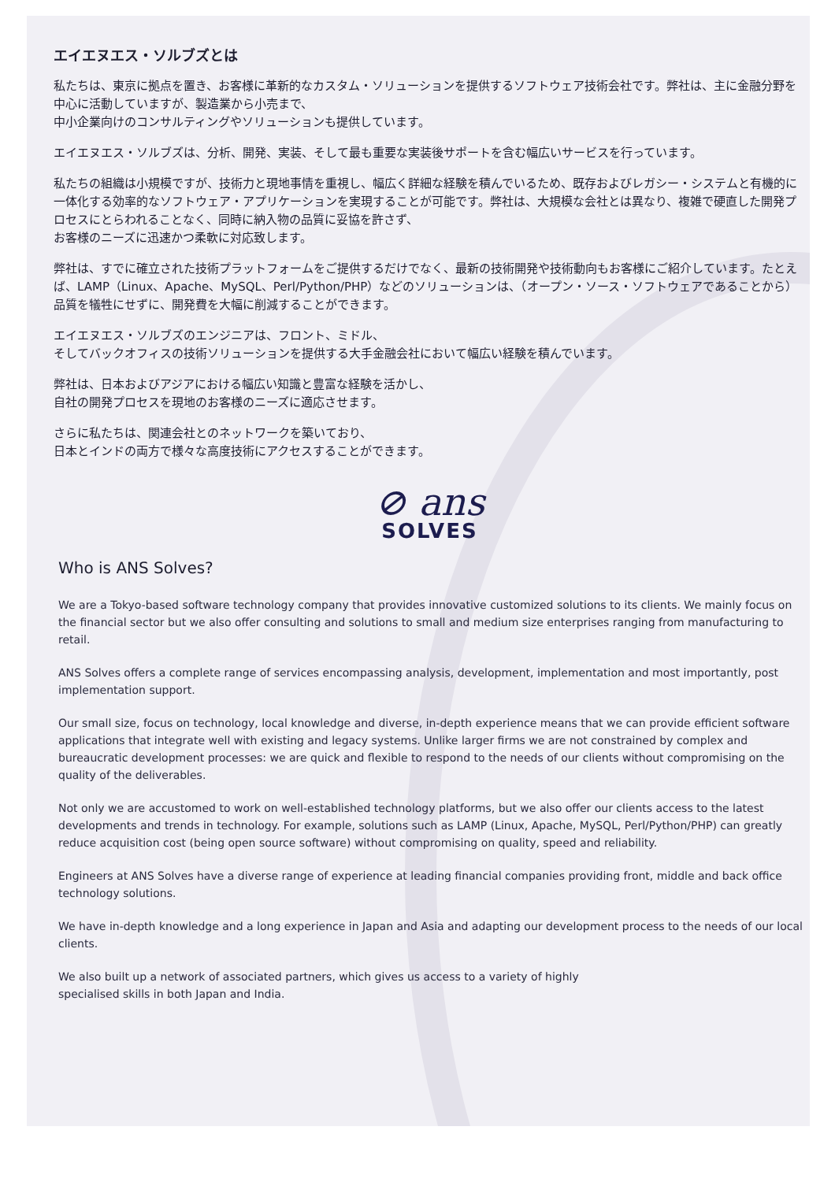エイエヌエス・ソルブズとは
私たちは、東京に拠点を置き、お客様に革新的なカスタム・ソリューションを提供するソフトウェア技術会社です。弊社は、主に金融分野を中心に活動していますが、製造業から小売まで、
中小企業向けのコンサルティングやソリューションも提供しています。
エイエヌエス・ソルブズは、分析、開発、実装、そして最も重要な実装後サポートを含む幅広いサービスを行っています。
私たちの組織は小規模ですが、技術力と現地事情を重視し、幅広く詳細な経験を積んでいるため、既存およびレガシー・システムと有機的に一体化する効率的なソフトウェア・アプリケーションを実現することが可能です。弊社は、大規模な会社とは異なり、複雑で硬直した開発プロセスにとらわれることなく、同時に納入物の品質に妥協を許さず、
お客様のニーズに迅速かつ柔軟に対応致します。
弊社は、すでに確立された技術プラットフォームをご提供するだけでなく、最新の技術開発や技術動向もお客様にご紹介しています。たとえば、LAMP（Linux、Apache、MySQL、Perl/Python/PHP）などのソリューションは、（オープン・ソース・ソフトウェアであることから）品質を犠牲にせずに、開発費を大幅に削減することができます。
エイエヌエス・ソルブズのエンジニアは、フロント、ミドル、
そしてバックオフィスの技術ソリューションを提供する大手金融会社において幅広い経験を積んでいます。
弊社は、日本およびアジアにおける幅広い知識と豊富な経験を活かし、
自社の開発プロセスを現地のお客様のニーズに適応させます。
さらに私たちは、関連会社とのネットワークを築いており、
日本とインドの両方で様々な高度技術にアクセスすることができます。
⊘ ans
SOLVES
Who is ANS Solves?
We are a Tokyo-based software technology company that provides innovative customized solutions to its clients. We mainly focus on the financial sector but we also offer consulting and solutions to small and medium size enterprises ranging from manufacturing to retail.
ANS Solves offers a complete range of services encompassing analysis, development, implementation and most importantly, post implementation support.
Our small size, focus on technology, local knowledge and diverse, in-depth experience means that we can provide efficient software applications that integrate well with existing and legacy systems. Unlike larger firms we are not constrained by complex and bureaucratic development processes: we are quick and flexible to respond to the needs of our clients without compromising on the quality of the deliverables.
Not only we are accustomed to work on well-established technology platforms, but we also offer our clients access to the latest developments and trends in technology. For example, solutions such as LAMP (Linux, Apache, MySQL, Perl/Python/PHP) can greatly reduce acquisition cost (being open source software) without compromising on quality, speed and reliability.
Engineers at ANS Solves have a diverse range of experience at leading financial companies providing front, middle and back office technology solutions.
We have in-depth knowledge and a long experience in Japan and Asia and adapting our development process to the needs of our local clients.
We also built up a network of associated partners, which gives us access to a variety of highly
specialised skills in both Japan and India.